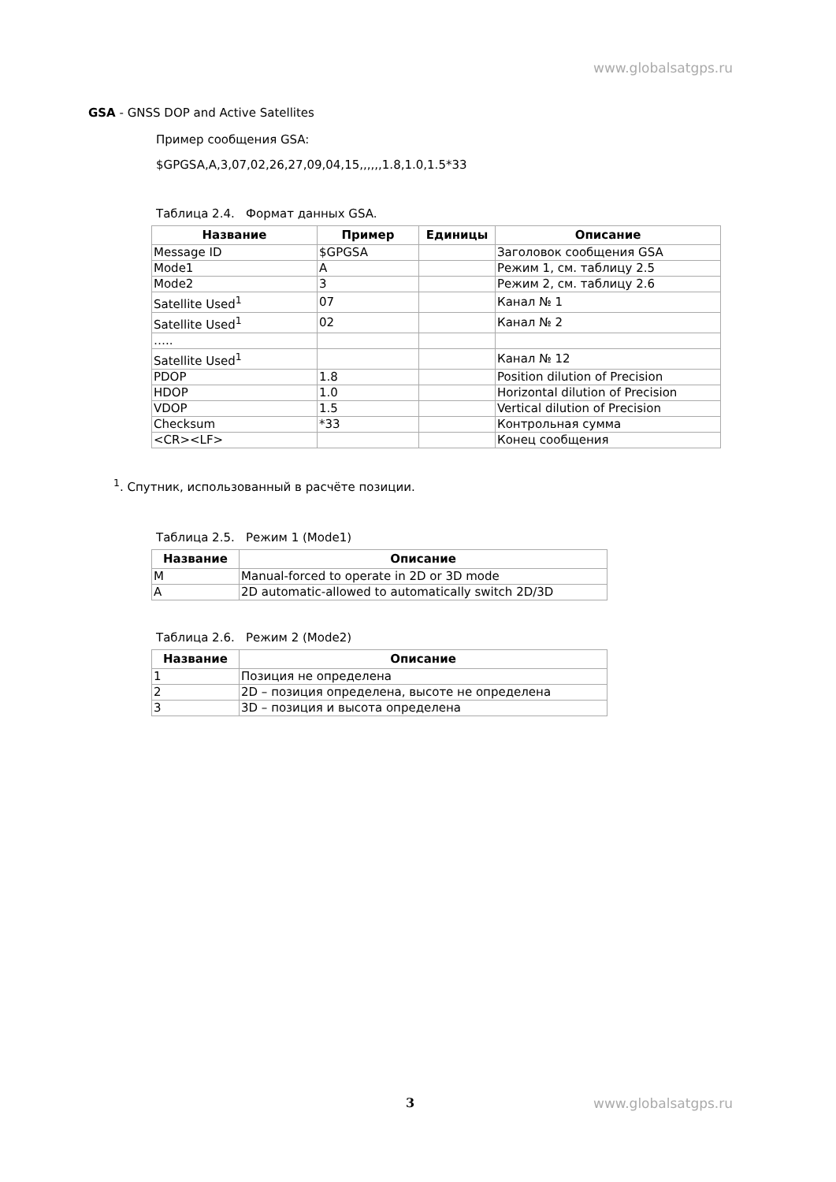www.globalsatgps.ru
GSA - GNSS DOP and Active Satellites
Пример сообщения GSA:
$GPGSA,A,3,07,02,26,27,09,04,15,,,,,,1.8,1.0,1.5*33
Таблица 2.4. Формат данных GSA.
| Название | Пример | Единицы | Описание |
| --- | --- | --- | --- |
| Message ID | $GPGSA | | Заголовок сообщения GSA |
| Mode1 | A | | Режим 1, см. таблицу 2.5 |
| Mode2 | 3 | | Режим 2, см. таблицу 2.6 |
| Satellite Used<sup>1</sup> | 07 | | Канал № 1 |
| Satellite Used<sup>1</sup> | 02 | | Канал № 2 |
| ….. | | | |
| Satellite Used<sup>1</sup> | | | Канал № 12 |
| PDOP | 1.8 | | Position dilution of Precision |
| HDOP | 1.0 | | Horizontal dilution of Precision |
| VDOP | 1.5 | | Vertical dilution of Precision |
| Checksum | *33 | | Контрольная сумма |
| <CR><LF> | | | Конец сообщения |
<sup>1</sup>. Спутник, использованный в расчёте позиции.
Таблица 2.5. Режим 1 (Mode1)
| Название | Описание |
| --- | --- |
| M | Manual-forced to operate in 2D or 3D mode |
| A | 2D automatic-allowed to automatically switch 2D/3D |
Таблица 2.6. Режим 2 (Mode2)
| Название | Описание |
| --- | --- |
| 1 | Позиция не определена |
| 2 | 2D – позиция определена, высоте не определена |
| 3 | 3D – позиция и высота определена |
3 www.globalsatgps.ru